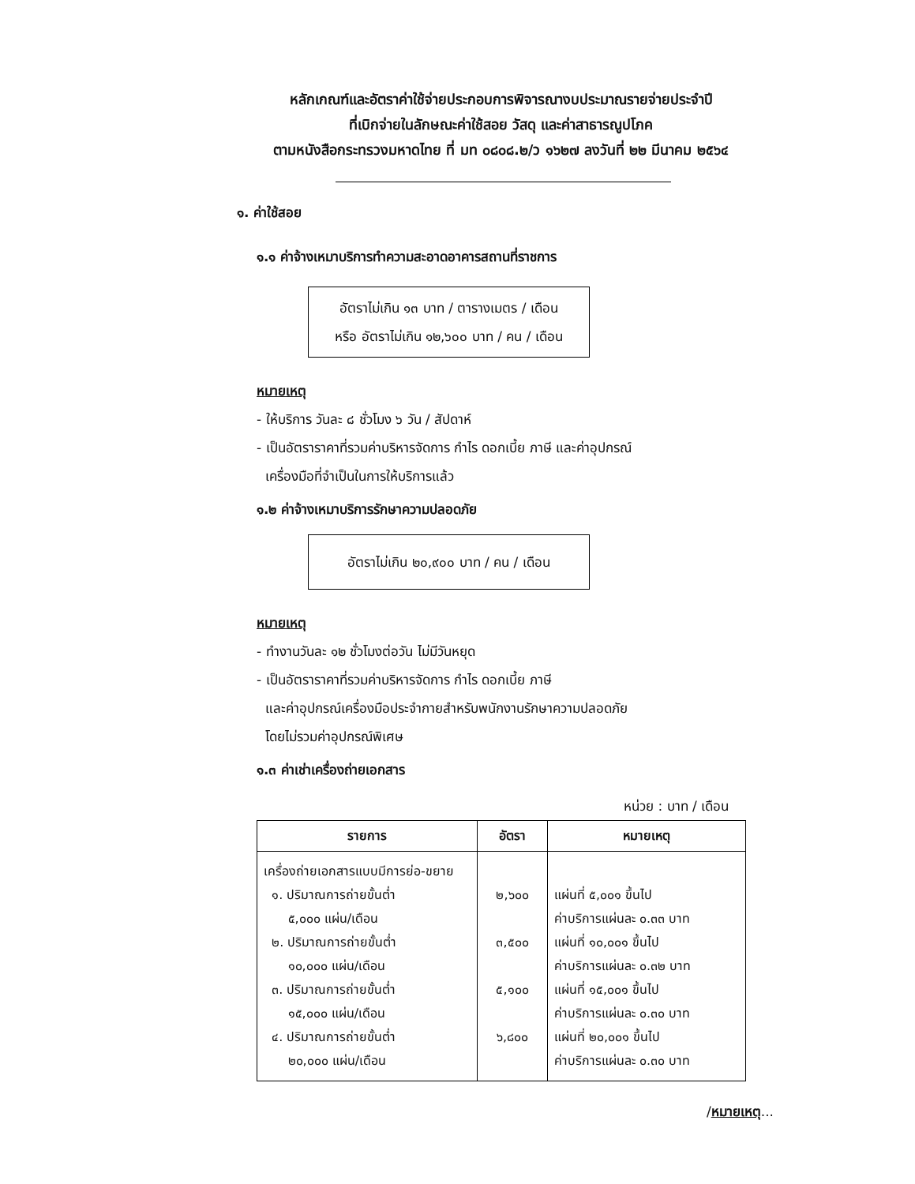หลักเกณฑ์และอัตราค่าใช้จ่ายประกอบการพิจารณางบประมาณรายจ่ายประจำปี
ที่เบิกจ่ายในลักษณะค่าใช้สอย วัสดุ และค่าสาธารณูปโภค
ตามหนังสือกระทรวงมหาดไทย ที่ มท ๐๘๐๘.๒/ว ๑๖๒๗ ลงวันที่ ๒๒ มีนาคม ๒๕๖๔
๑. ค่าใช้สอย
๑.๑ ค่าจ้างเหมาบริการทำความสะอาดอาคารสถานที่ราชการ
อัตราไม่เกิน ๑๓ บาท / ตารางเมตร / เดือน
หรือ อัตราไม่เกิน ๑๒,๖๐๐ บาท / คน / เดือน
หมายเหตุ
- ให้บริการ วันละ ๘ ชั่วโมง ๖ วัน / สัปดาห์
- เป็นอัตราราคาที่รวมค่าบริหารจัดการ กำไร ดอกเบี้ย ภาษี และค่าอุปกรณ์
เครื่องมือที่จำเป็นในการให้บริการแล้ว
๑.๒ ค่าจ้างเหมาบริการรักษาความปลอดภัย
อัตราไม่เกิน ๒๐,๙๐๐ บาท / คน / เดือน
หมายเหตุ
- ทำงานวันละ ๑๒ ชั่วโมงต่อวัน ไม่มีวันหยุด
- เป็นอัตราราคาที่รวมค่าบริหารจัดการ กำไร ดอกเบี้ย ภาษี
และค่าอุปกรณ์เครื่องมือประจำกายสำหรับพนักงานรักษาความปลอดภัย
โดยไม่รวมค่าอุปกรณ์พิเศษ
๑.๓ ค่าเช่าเครื่องถ่ายเอกสาร
หน่วย : บาท / เดือน
| รายการ | อัตรา | หมายเหตุ |
| --- | --- | --- |
| เครื่องถ่ายเอกสารแบบมีการย่อ-ขยาย ๑. ปริมาณการถ่ายขั้นต่ำ ๕,๐๐๐ แผ่น/เดือน ๒. ปริมาณการถ่ายขั้นต่ำ ๑๐,๐๐๐ แผ่น/เดือน ๓. ปริมาณการถ่ายขั้นต่ำ ๑๕,๐๐๐ แผ่น/เดือน ๔. ปริมาณการถ่ายขั้นต่ำ ๒๐,๐๐๐ แผ่น/เดือน | ๒,๖๐๐ ๓,๕๐๐ ๕,๑๐๐ ๖,๘๐๐ | แผ่นที่ ๕,๐๐๑ ขึ้นไป ค่าบริการแผ่นละ ๐.๓๓ บาท แผ่นที่ ๑๐,๐๐๑ ขึ้นไป ค่าบริการแผ่นละ ๐.๓๒ บาท แผ่นที่ ๑๕,๐๐๑ ขึ้นไป ค่าบริการแผ่นละ ๐.๓๐ บาท แผ่นที่ ๒๐,๐๐๑ ขึ้นไป ค่าบริการแผ่นละ ๐.๓๐ บาท |
/หมายเหตุ...